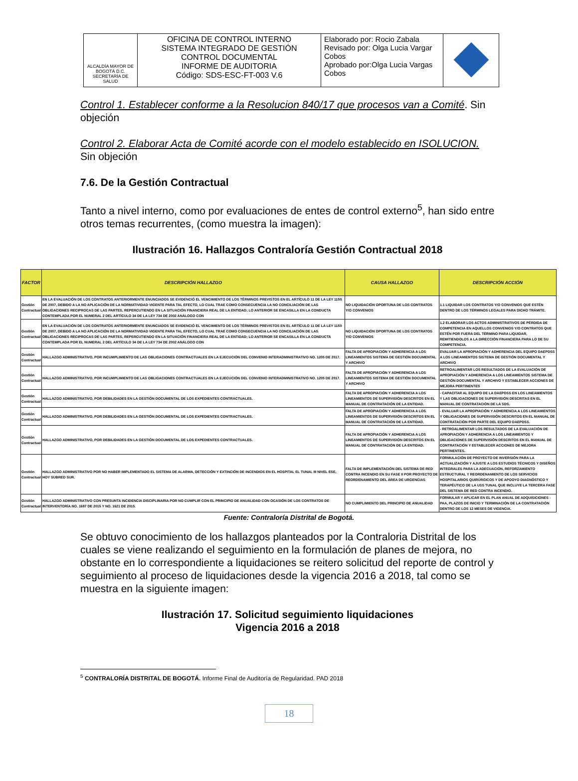| ALCALDÍA MAYOR DE BOGOTÁ D.C. SECRETARÍA DE SALUD | OFICINA DE CONTROL INTERNO SISTEMA INTEGRADO DE GESTIÓN CONTROL DOCUMENTAL INFORME DE AUDITORIA Código: SDS-ESC-FT-003 V.6 | Elaborado por: Rocio Zabala Revisado por: Olga Lucia Vargar Cobos Aprobado por:Olga Lucia Vargas Cobos | |
Control 1. Establecer conforme a la Resolucion 840/17 que procesos van a Comité. Sin objeción
Control 2. Elaborar Acta de Comité acorde con el modelo establecido en ISOLUCION. Sin objeción
7.6. De la Gestión Contractual
Tanto a nivel interno, como por evaluaciones de entes de control externo<sup>5</sup>, han sido entre otros temas recurrentes, (como muestra la imagen):
Ilustración 16. Hallazgos Contraloría Gestión Contractual 2018
| FACTOR | DESCRIPCIÓN HALLAZGO | CAUSA HALLAZGO | DESCRIPCIÓN ACCIÓN |
| --- | --- | --- | --- |
| Gestión Contractual | EN LA EVALUACIÓN DE LOS CONTRATOS ANTERIORMENTE ENUNCIADOS SE EVIDENCIÓ EL VENCIMIENTO DE LOS TÉRMINOS PREVISTOS EN EL ARTÍCULO 11 DE LA LEY 1150 DE 2007, DEBIDO A LA NO APLICACIÓN DE LA NORMATIVIDAD VIGENTE PARA TAL EFECTO, LO CUAL TRAE COMO CONSECUENCIA LA NO CONCILIACIÓN DE LAS OBLIGACIONES RECIPROCAS DE LAS PARTES, REPERCUTIENDO EN LA SITUACIÓN FINANCIERA REAL DE LA ENTIDAD; LO ANTERIOR SE ENCASILLA EN LA CONDUCTA CONTEMPLADA POR EL NUMERAL 2 DEL ARTÍCULO 34 DE LA LEY 734 DE 2002 ANÁLOGO CON | NO LIQUIDACIÓN OPORTUNA DE LOS CONTRATOS Y/O CONVENIOS | 1.1 LIQUIDAR LOS CONTRATOS Y/O CONVENIOS QUE ESTÉN DENTRO DE LOS TÉRMINOS LEGALES PARA DICHO TRÁMITE. |
| Gestión Contractual | EN LA EVALUACIÓN DE LOS CONTRATOS ANTERIORMENTE ENUNCIADOS SE EVIDENCIÓ EL VENCIMIENTO DE LOS TÉRMINOS PREVISTOS EN EL ARTÍCULO 11 DE LA LEY 1150 DE 2007, DEBIDO A LA NO APLICACIÓN DE LA NORMATIVIDAD VIGENTE PARA TAL EFECTO, LO CUAL TRAE COMO CONSECUENCIA LA NO CONCILIACIÓN DE LAS OBLIGACIONES RECIPROCAS DE LAS PARTES, REPERCUTIENDO EN LA SITUACIÓN FINANCIERA REAL DE LA ENTIDAD; LO ANTERIOR SE ENCASILLA EN LA CONDUCTA CONTEMPLADA POR EL NUMERAL 2 DEL ARTÍCULO 34 DE LA LEY 734 DE 2002 ANÁLOGO CON | NO LIQUIDACIÓN OPORTUNA DE LOS CONTRATOS Y/O CONVENIOS | 1.2 ELABORAR LOS ACTOS ADMINISTRATIVOS DE PÉRDIDA DE COMPETENCIA EN AQUELLOS CONVENIOS Y/O CONTRATOS QUE ESTÉN POR FUERA DEL TÉRMINO PARA LIQUIDAR, REMITIENDOLOS A LA DIRECCIÓN FINANCIERA PARA LO DE SU COMPETENCIA. |
| Gestión Contractual | HALLAZGO ADMINISTRATIVO, POR INCUMPLIMIENTO DE LAS OBLIGACIONES CONTRACTUALES EN LA EJECUCIÓN DEL CONVENIO INTERADMINISTRATIVO NO. 1205 DE 2017. | FALTA DE APROPIACIÓN Y ADHERENCIA A LOS LINEAMIENTOS SISTEMA DE GESTIÓN DOCUMENTAL Y ARCHIVO | EVALUAR LA APROPIACIÓN Y ADHERENCIA DEL EQUIPO DAEPDSS A LOS LINEAMIENTOS SISTEMA DE GESTIÓN DOCUMENTAL Y ARCHIVO |
| Gestión Contractual | HALLAZGO ADMINISTRATIVO, POR INCUMPLIMIENTO DE LAS OBLIGACIONES CONTRACTUALES EN LA EJECUCIÓN DEL CONVENIO INTERADMINISTRATIVO NO. 1205 DE 2017. | FALTA DE APROPIACIÓN Y ADHERENCIA A LOS LINEAMIENTOS SISTEMA DE GESTIÓN DOCUMENTAL Y ARCHIVO | RETROALIMENTAR LOS RESULTADOS DE LA EVALUACIÓN DE APROPIACIÓN Y ADHERENCIA A LOS LINEAMIENTOS SISTEMA DE GESTIÓN DOCUMENTAL Y ARCHIVO Y ESTABLECER ACCIONES DE MEJORA PERTINENTES |
| Gestión Contractual | HALLAZGO ADMINISTRATIVO, POR DEBILIDADES EN LA GESTIÓN DOCUMENTAL DE LOS EXPEDIENTES CONTRACTUALES. | FALTA DE APROPIACIÓN Y ADHERENCIA A LOS LINEAMIENTOS DE SUPERVISIÓN DESCRITOS EN EL MANUAL DE CONTRATACIÓN DE LA ENTIDAD. | - CAPACITAR AL EQUIPO DE LA DAEPDSS EN LOS LINEAMIENTOS Y LAS OBLIGACIONES DE SUPERVISIÓN DESCRITAS EN EL MANUAL DE CONTRATACIÓN DE LA SDS. |
| Gestión Contractual | HALLAZGO ADMINISTRATIVO, POR DEBILIDADES EN LA GESTIÓN DOCUMENTAL DE LOS EXPEDIENTES CONTRACTUALES. | FALTA DE APROPIACIÓN Y ADHERENCIA A LOS LINEAMIENTOS DE SUPERVISIÓN DESCRITOS EN EL MANUAL DE CONTRATACIÓN DE LA ENTIDAD. | - EVALUAR LA APROPIACIÓN Y ADHERENCIA A LOS LINEAMIENTOS Y OBLIGACIONES DE SUPERVISIÓN DESCRITOS EN EL MANUAL DE CONTRATACIÓN POR PARTE DEL EQUIPO DAEPDSS. |
| Gestión Contractual | HALLAZGO ADMINISTRATIVO, POR DEBILIDADES EN LA GESTIÓN DOCUMENTAL DE LOS EXPEDIENTES CONTRACTUALES. | FALTA DE APROPIACIÓN Y ADHERENCIA A LOS LINEAMIENTOS DE SUPERVISIÓN DESCRITOS EN EL MANUAL DE CONTRATACIÓN DE LA ENTIDAD. | - RETROALIMENTAR LOS RESULTADOS DE LA EVALUACIÓN DE APROPIACIÓN Y ADHERENCIA A LOS LINEAMIENTOS Y OBLIGACIONES DE SUPERVISIÓN DESCRITOS EN EL MANUAL DE CONTRATACIÓN Y ESTABLECER ACCIONES DE MEJORA PERTINENTES. |
| Gestión Contractual | HALLAZGO ADMINISTRATIVO POR NO HABER IMPLEMENTADO EL SISTEMA DE ALARMA, DETECCIÓN Y EXTINCIÓN DE INCENDIOS EN EL HOSPITAL EL TUNAL III NIVEL ESE, HOY SUBRED SUR. | FALTA DE IMPLEMENTACIÓN DEL SISTEMA DE RED CONTRA INCENDIO EN SU FASE II POR PROYECTO DE REORDENAMIENTO DEL ÁREA DE URGENCIAS | FORMULACIÓN DE PROYECTO DE INVERSIÓN PARA LA ACTUALIZACIÓN Y AJUSTE A LOS ESTUDIOS TÉCNICOS Y DISEÑOS INTEGRALES PARA LA ADECUACIÓN, REFORZAMIENTO ESTRUCTURAL Y REORDENAMIENTO DE LOS SERVICIOS HOSPITALARIOS QUIRÚRGICOS Y DE APOOYO DIAGNÓSTICO Y TERAPÉUTICO DE LA USS TUNAL QUE INCLUYE LA TERCERA FASE DEL SISTEMA DE RED CONTRA INCENDIO. |
| Gestión Contractual | HALLAZGO ADMINISTRATIVO CON PRESUNTA INCIDENCIA DISCIPLINARIA POR NO CUMPLIR CON EL PRINCIPIO DE ANUALIDAD CON OCASIÓN DE LOS CONTRATOS DE INTERVENTORÍA NO. 1697 DE 2015 Y NO. 1621 DE 2015. | NO CUMPLIMIENTO DEL PRINCIPIO DE ANUALIDAD | FORMULAR Y APLICAR EN EL PLAN ANUAL DE ADQUISICIONES - PAA, PLAZOS DE INICIO Y TERMINACIÓN DE LA CONTRATACIÓN DENTRO DE LOS 12 MESES DE VIGENCIA. |
Fuente: Contraloría Distrital de Bogotá.
Se obtuvo conocimiento de los hallazgos planteados por la Contraloria Distrital de los cuales se viene realizando el seguimiento en la formulación de planes de mejora, no obstante en lo correspondiente a liquidaciones se reitero solicitud del reporte de control y seguimiento al proceso de liquidaciones desde la vigencia 2016 a 2018, tal como se muestra en la siguiente imagen:
Ilustración 17. Solicitud seguimiento liquidaciones
Vigencia 2016 a 2018
<sup>5</sup> CONTRALORÍA DISTRITAL DE BOGOTÁ. Informe Final de Auditoría de Regularidad. PAD 2018
18